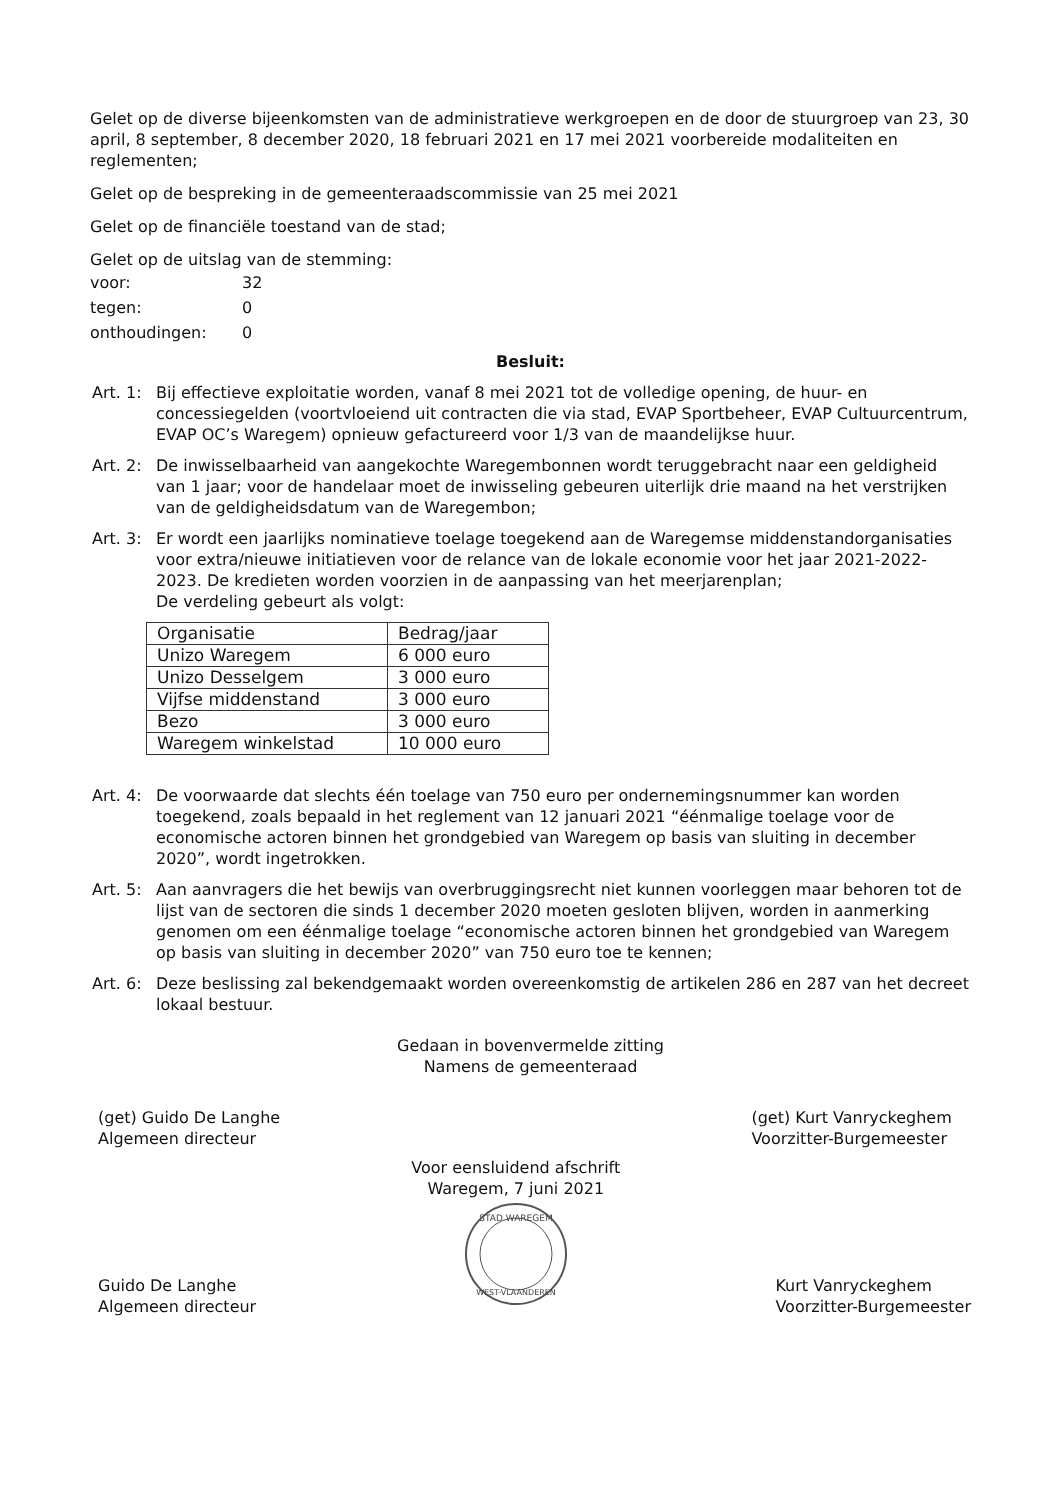Gelet op de diverse bijeenkomsten van de administratieve werkgroepen en de door de stuurgroep van 23, 30 april, 8 september, 8 december 2020, 18 februari 2021 en 17 mei 2021 voorbereide modaliteiten en reglementen;
Gelet op de bespreking in de gemeenteraadscommissie van 25 mei 2021
Gelet op de financiële toestand van de stad;
Gelet op de uitslag van de stemming:
| voor: | 32 |
| tegen: | 0 |
| onthoudingen: | 0 |
Besluit:
Art. 1:
Bij effectieve exploitatie worden, vanaf 8 mei 2021 tot de volledige opening, de huur- en concessiegelden (voortvloeiend uit contracten die via stad, EVAP Sportbeheer, EVAP Cultuurcentrum, EVAP OC’s Waregem) opnieuw gefactureerd voor 1/3 van de maandelijkse huur.
Art. 2:
De inwisselbaarheid van aangekochte Waregembonnen wordt teruggebracht naar een geldigheid van 1 jaar; voor de handelaar moet de inwisseling gebeuren uiterlijk drie maand na het verstrijken van de geldigheidsdatum van de Waregembon;
Art. 3:
Er wordt een jaarlijks nominatieve toelage toegekend aan de Waregemse middenstandorganisaties voor extra/nieuwe initiatieven voor de relance van de lokale economie voor het jaar 2021-2022-2023. De kredieten worden voorzien in de aanpassing van het meerjarenplan;
De verdeling gebeurt als volgt:
| Organisatie | Bedrag/jaar |
| Unizo Waregem | 6 000 euro |
| Unizo Desselgem | 3 000 euro |
| Vijfse middenstand | 3 000 euro |
| Bezo | 3 000 euro |
| Waregem winkelstad | 10 000 euro |
Art. 4:
De voorwaarde dat slechts één toelage van 750 euro per ondernemingsnummer kan worden toegekend, zoals bepaald in het reglement van 12 januari 2021 “éénmalige toelage voor de economische actoren binnen het grondgebied van Waregem op basis van sluiting in december 2020”, wordt ingetrokken.
Art. 5:
Aan aanvragers die het bewijs van overbruggingsrecht niet kunnen voorleggen maar behoren tot de lijst van de sectoren die sinds 1 december 2020 moeten gesloten blijven, worden in aanmerking genomen om een éénmalige toelage “economische actoren binnen het grondgebied van Waregem op basis van sluiting in december 2020” van 750 euro toe te kennen;
Art. 6:
Deze beslissing zal bekendgemaakt worden overeenkomstig de artikelen 286 en 287 van het decreet lokaal bestuur.
Gedaan in bovenvermelde zitting
Namens de gemeenteraad
(get) Guido De Langhe
Algemeen directeur
Guido De Langhe
Algemeen directeur
Voor eensluidend afschrift
Waregem, 7 juni 2021
STAD WAREGEM
WEST-VLAANDEREN
(get) Kurt Vanryckeghem
Voorzitter-Burgemeester
Kurt Vanryckeghem
Voorzitter-Burgemeester